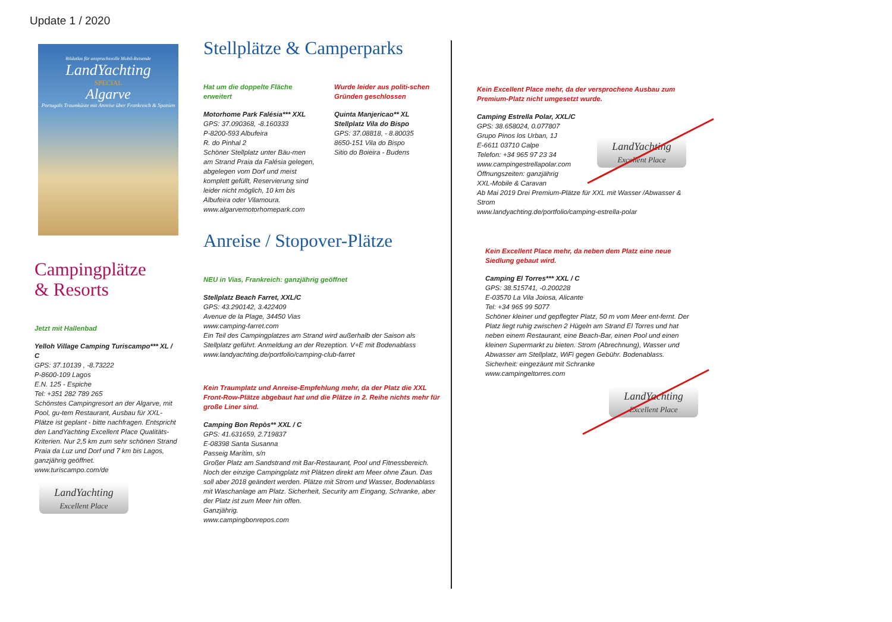Update 1 / 2020
Bildatlas für anspruchsvolle Mobil-Reisende
LandYachting
SPECIAL
Algarve
Portugals Traumküste mit Anreise über Frankreich & Spanien
Campingplätze
& Resorts
Jetzt mit Hallenbad
Yelloh Village Camping Turiscampo*** XL / C
GPS: 37.10139 , -8.73222
P-8600-109 Lagos
E.N. 125 - Espiche
Tel: +351 282 789 265
Schönstes Campingresort an der Algarve, mit Pool, gu-tem Restaurant, Ausbau für XXL-Plätze ist geplant - bitte nachfragen. Entspricht den LandYachting Excellent Place Qualitäts-Kriterien. Nur 2,5 km zum sehr schönen Strand Praia da Luz und Dorf und 7 km bis Lagos, ganzjährig geöffnet.
www.turiscampo.com/de
LandYachting
Excellent Place
Stellplätze & Camperparks
Hat um die doppelte Fläche erweitert
Motorhome Park Falésia*** XXL
GPS: 37.090368, -8.160333
P-8200-593 Albufeira
R. do Pinhal 2
Schöner Stellplatz unter Bäu-men am Strand Praia da Falésia gelegen, abgelegen vom Dorf und meist komplett gefüllt, Reservierung sind leider nicht möglich, 10 km bis Albufeira oder Vilamoura.
www.algarvemotorhomepark.com
Wurde leider aus politi-schen Gründen geschlossen
Quinta Manjericao** XL
Stellplatz Vila do Bispo
GPS: 37.08818, - 8.80035
8650-151 Vila do Bispo
Sitio do Boieira - Budens
Anreise / Stopover-Plätze
NEU in Vias, Frankreich: ganzjährig geöffnet
Stellplatz Beach Farret, XXL/C
GPS: 43.290142, 3.422409
Avenue de la Plage, 34450 Vias
www.camping-farret.com
Ein Teil des Campingplatzes am Strand wird außerhalb der Saison als Stellplatz geführt. Anmeldung an der Rezeption. V+E mit Bodenablass
www.landyachting.de/portfolio/camping-club-farret
Kein Traumplatz und Anreise-Empfehlung mehr, da der Platz die XXL Front-Row-Plätze abgebaut hat und die Plätze in 2. Reihe nichts mehr für große Liner sind.
Camping Bon Repòs** XXL / C
GPS: 41.631659, 2.719837
E-08398 Santa Susanna
Passeig Marítim, s/n
Großer Platz am Sandstrand mit Bar-Restaurant, Pool und Fitnessbereich.
Noch der einzige Campingplatz mit Plätzen direkt am Meer ohne Zaun. Das soll aber 2018 geändert werden. Plätze mit Strom und Wasser, Bodenablass mit Waschanlage am Platz. Sicherheit, Security am Eingang, Schranke, aber der Platz ist zum Meer hin offen.
Ganzjährig.
www.campingbonrepos.com
Kein Excellent Place mehr, da der versprochene Ausbau zum Premium-Platz nicht umgesetzt wurde.
Camping Estrella Polar, XXL/C
GPS: 38.658024, 0.077807
Grupo Pinos los Urban, 1J
E-6611 03710 Calpe
Telefon: +34 965 97 23 34
www.campingestrellapolar.com
Öffnungszeiten: ganzjährig
XXL-Mobile & Caravan
Ab Mai 2019 Drei Premium-Plätze für XXL mit Wasser /Abwasser & Strom
www.landyachting.de/portfolio/camping-estrella-polar
LandYachting
Excellent Place
Kein Excellent Place mehr, da neben dem Platz eine neue Siedlung gebaut wird.
Camping El Torres*** XXL / C
GPS: 38.515741, -0.200228
E-03570 La Vila Joiosa, Alicante
Tel: +34 965 99 5077
Schöner kleiner und gepflegter Platz, 50 m vom Meer ent-fernt. Der Platz liegt ruhig zwischen 2 Hügeln am Strand El Torres und hat neben einem Restaurant, eine Beach-Bar, einen Pool und einen kleinen Supermarkt zu bieten. Strom (Abrechnung), Wasser und Abwasser am Stellplatz, WiFi gegen Gebühr. Bodenablass.
Sicherheit: eingezäunt mit Schranke
www.campingeltorres.com
LandYachting
Excellent Place